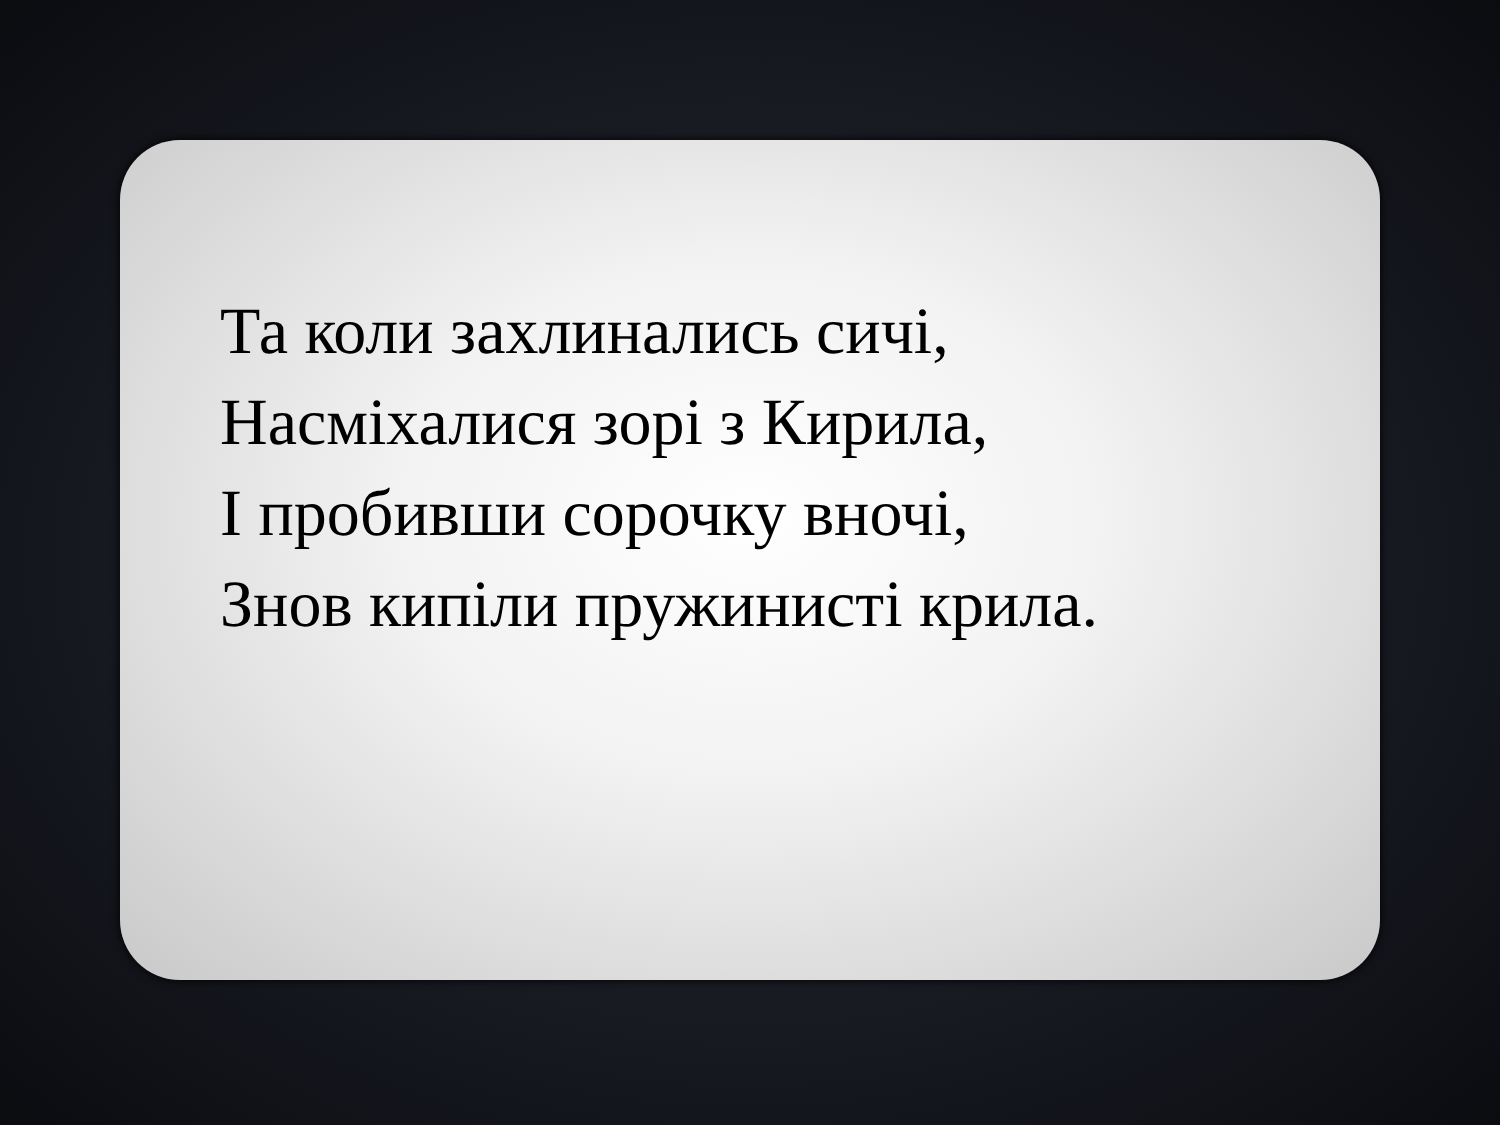Та коли захлинались сичі,
Насміхалися зорі з Кирила,
І пробивши сорочку вночі,
Знов кипіли пружинисті крила.